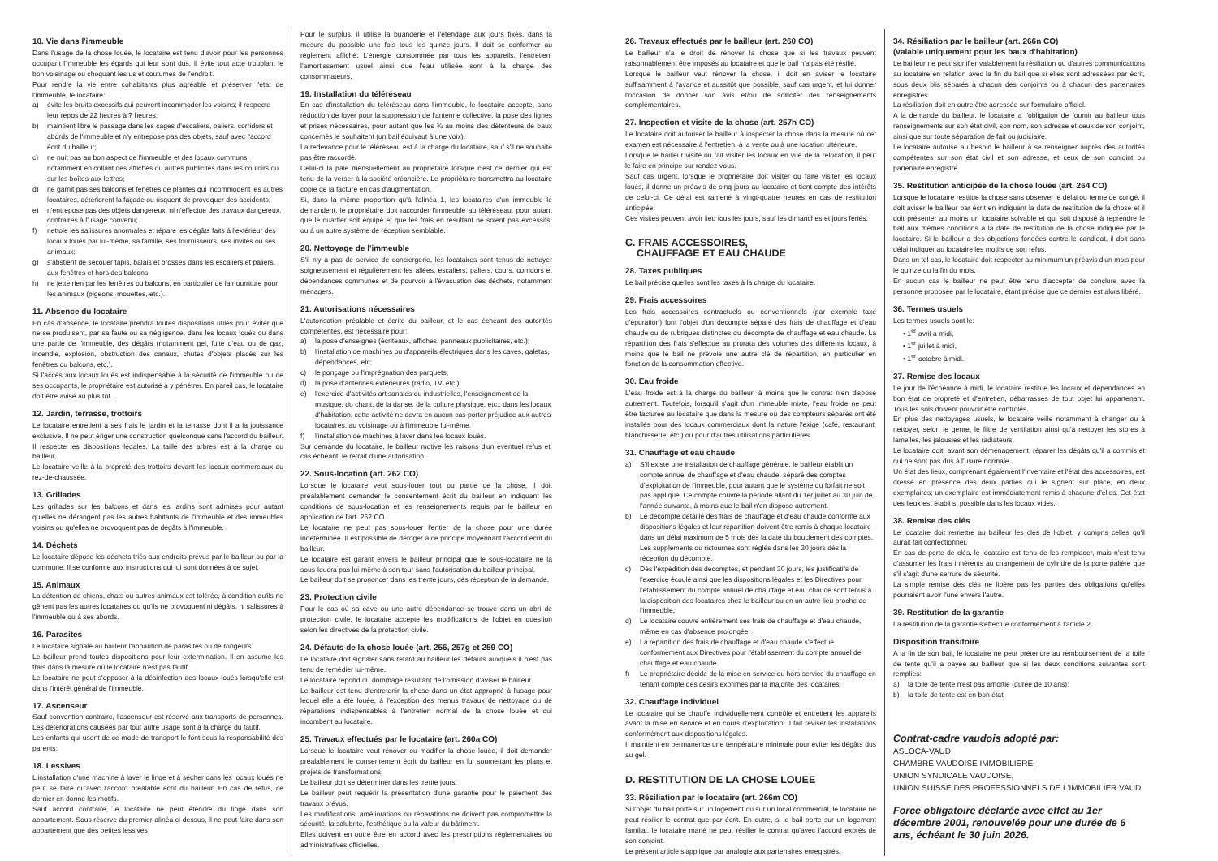10. Vie dans l'immeuble
Dans l'usage de la chose louée, le locataire est tenu d'avoir pour les personnes occupant l'immeuble les égards qui leur sont dus. Il évite tout acte troublant le bon voisinage ou choquant les us et coutumes de l'endroit.
Pour rendre la vie entre cohabitants plus agréable et préserver l'état de l'immeuble, le locataire:
a) évite les bruits excessifs qui peuvent incommoder les voisins; il respecte leur repos de 22 heures à 7 heures;
b) maintient libre le passage dans les cages d'escaliers, paliers, corridors et abords de l'immeuble et n'y entrepose pas des objets, sauf avec l'accord écrit du bailleur;
c) ne nuit pas au bon aspect de l'immeuble et des locaux communs, notamment en collant des affiches ou autres publicités dans les couloirs ou sur les boîtes aux lettres;
d) ne garnit pas ses balcons et fenêtres de plantes qui incommodent les autres locataires, détériorent la façade ou risquent de provoquer des accidents;
e) n'entrepose pas des objets dangereux, ni n'effectue des travaux dangereux, contraires à l'usage convenu;
f) nettoie les salissures anormales et répare les dégâts faits à l'extérieur des locaux loués par lui-même, sa famille, ses fournisseurs, ses invités ou ses animaux;
g) s'abstient de secouer tapis, balais et brosses dans les escaliers et paliers, aux fenêtres et hors des balcons;
h) ne jette rien par les fenêtres ou balcons, en particulier de la nourriture pour les animaux (pigeons, mouettes, etc.).
11. Absence du locataire
En cas d'absence, le locataire prendra toutes dispositions utiles pour éviter que ne se produisent, par sa faute ou sa négligence, dans les locaux loués ou dans une partie de l'immeuble, des dégâts (notamment gel, fuite d'eau ou de gaz, incendie, explosion, obstruction des canaux, chutes d'objets placés sur les fenêtres ou balcons, etc.).
Si l'accès aux locaux loués est indispensable à la sécurité de l'immeuble ou de ses occupants, le propriétaire est autorisé à y pénétrer. En pareil cas, le locataire doit être avisé au plus tôt.
12. Jardin, terrasse, trottoirs
Le locataire entretient à ses frais le jardin et la terrasse dont il a la jouissance exclusive. Il ne peut ériger une construction quelconque sans l'accord du bailleur. Il respecte les dispositions légales. La taille des arbres est à la charge du bailleur.
Le locataire veille à la propreté des trottoirs devant les locaux commerciaux du rez-de-chaussée.
13. Grillades
Les grillades sur les balcons et dans les jardins sont admises pour autant qu'elles ne dérangent pas les autres habitants de l'immeuble et des immeubles voisins ou qu'elles ne provoquent pas de dégâts à l'immeuble.
14. Déchets
Le locataire dépose les déchets triés aux endroits prévus par le bailleur ou par la commune. Il se conforme aux instructions qui lui sont données à ce sujet.
15. Animaux
La détention de chiens, chats ou autres animaux est tolérée, à condition qu'ils ne gênent pas les autres locataires ou qu'ils ne provoquent ni dégâts, ni salissures à l'immeuble ou à ses abords.
16. Parasites
Le locataire signale au bailleur l'apparition de parasites ou de rongeurs.
Le bailleur prend toutes dispositions pour leur extermination. Il en assume les frais dans la mesure où le locataire n'est pas fautif.
Le locataire ne peut s'opposer à la désinfection des locaux loués lorsqu'elle est dans l'intérêt général de l'immeuble.
17. Ascenseur
Sauf convention contraire, l'ascenseur est réservé aux transports de personnes. Les détériorations causées par tout autre usage sont à la charge du fautif.
Les enfants qui usent de ce mode de transport le font sous la responsabilité des parents.
18. Lessives
L'installation d'une machine à laver le linge et à sécher dans les locaux loués ne peut se faire qu'avec l'accord préalable écrit du bailleur. En cas de refus, ce dernier en donne les motifs.
Sauf accord contraire, le locataire ne peut étendre du linge dans son appartement. Sous réserve du premier alinéa ci-dessus, il ne peut faire dans son appartement que des petites lessives.
Pour le surplus, il utilise la buanderie et l'étendage aux jours fixés, dans la mesure du possible une fois tous les quinze jours. Il doit se conformer au règlement affiché. L'énergie consommée par tous les appareils, l'entretien, l'amortissement usuel ainsi que l'eau utilisée sont à la charge des consommateurs.
19. Installation du téléréseau
En cas d'installation du téléréseau dans l'immeuble, le locataire accepte, sans réduction de loyer pour la suppression de l'antenne collective, la pose des lignes et prises nécessaires, pour autant que les ¾ au moins des détenteurs de baux concernés le souhaitent (un bail équivaut à une voix).
La redevance pour le téléréseau est à la charge du locataire, sauf s'il ne souhaite pas être raccordé.
Celui-ci la paie mensuellement au propriétaire lorsque c'est ce dernier qui est tenu de la verser à la société créancière. Le propriétaire transmettra au locataire copie de la facture en cas d'augmentation.
Si, dans la même proportion qu'à l'alinéa 1, les locataires d'un immeuble le demandent, le propriétaire doit raccorder l'immeuble au téléréseau, pour autant que le quartier soit équipé et que les frais en résultant ne soient pas excessifs, ou à un autre système de réception semblable.
20. Nettoyage de l'immeuble
S'il n'y a pas de service de conciergerie, les locataires sont tenus de nettoyer soigneusement et régulièrement les allées, escaliers, paliers, cours, corridors et dépendances communes et de pourvoir à l'évacuation des déchets, notamment ménagers.
21. Autorisations nécessaires
L'autorisation préalable et écrite du bailleur, et le cas échéant des autorités compétentes, est nécessaire pour:
a) la pose d'enseignes (écriteaux, affiches, panneaux publicitaires, etc.);
b) l'installation de machines ou d'appareils électriques dans les caves, galetas, dépendances, etc;
c) le ponçage ou l'imprégnation des parquets;
d) la pose d'antennes extérieures (radio, TV, etc.);
e) l'exercice d'activités artisanales ou industrielles, l'enseignement de la musique, du chant, de la danse, de la culture physique, etc., dans les locaux d'habitation; cette activité ne devra en aucun cas porter préjudice aux autres locataires, au voisinage ou à l'immeuble lui-même;
f) l'installation de machines à laver dans les locaux loués.
Sur demande du locataire, le bailleur motive les raisons d'un éventuel refus et, cas échéant, le retrait d'une autorisation.
22. Sous-location (art. 262 CO)
Lorsque le locataire veut sous-louer tout ou partie de la chose, il doit préalablement demander le consentement écrit du bailleur en indiquant les conditions de sous-location et les renseignements requis par le bailleur en application de l'art. 262 CO.
Le locataire ne peut pas sous-louer l'entier de la chose pour une durée indéterminée. Il est possible de déroger à ce principe moyennant l'accord écrit du bailleur.
Le locataire est garant envers le bailleur principal que le sous-locataire ne la sous-louera pas lui-même à son tour sans l'autorisation du bailleur principal.
Le bailleur doit se prononcer dans les trente jours, dès réception de la demande.
23. Protection civile
Pour le cas où sa cave ou une autre dépendance se trouve dans un abri de protection civile, le locataire accepte les modifications de l'objet en question selon les directives de la protection civile.
24. Défauts de la chose louée (art. 256, 257g et 259 CO)
Le locataire doit signaler sans retard au bailleur les défauts auxquels il n'est pas tenu de remédier lui-même.
Le locataire répond du dommage résultant de l'omission d'aviser le bailleur.
Le bailleur est tenu d'entretenir la chose dans un état approprié à l'usage pour lequel elle a été louée, à l'exception des menus travaux de nettoyage ou de réparations indispensables à l'entretien normal de la chose louée et qui incombent au locataire.
25. Travaux effectués par le locataire (art. 260a CO)
Lorsque le locataire veut rénover ou modifier la chose louée, il doit demander préalablement le consentement écrit du bailleur en lui soumettant les plans et projets de transformations.
Le bailleur doit se déterminer dans les trente jours.
Le bailleur peut requérir la présentation d'une garantie pour le paiement des travaux prévus.
Les modifications, améliorations ou réparations ne doivent pas compromettre la sécurité, la salubrité, l'esthétique ou la valeur du bâtiment.
Elles doivent en outre être en accord avec les prescriptions réglementaires ou administratives officielles.
26. Travaux effectués par le bailleur (art. 260 CO)
Le bailleur n'a le droit de rénover la chose que si les travaux peuvent raisonnablement être imposés au locataire et que le bail n'a pas été résilié.
Lorsque le bailleur veut rénover la chose, il doit en aviser le locataire suffisamment à l'avance et aussitôt que possible, sauf cas urgent, et lui donner l'occasion de donner son avis et/ou de solliciter des renseignements complémentaires.
27. Inspection et visite de la chose (art. 257h CO)
Le locataire doit autoriser le bailleur à inspecter la chose dans la mesure où cet examen est nécessaire à l'entretien, à la vente ou à une location ultérieure.
Lorsque le bailleur visite ou fait visiter les locaux en vue de la relocation, il peut le faire en principe sur rendez-vous.
Sauf cas urgent, lorsque le propriétaire doit visiter ou faire visiter les locaux loués, il donne un préavis de cinq jours au locataire et tient compte des intérêts de celui-ci. Ce délai est ramené à vingt-quatre heures en cas de restitution anticipée.
Ces visites peuvent avoir lieu tous les jours, sauf les dimanches et jours fériés.
C. FRAIS ACCESSOIRES,
CHAUFFAGE ET EAU CHAUDE
28. Taxes publiques
Le bail précise quelles sont les taxes à la charge du locataire.
29. Frais accessoires
Les frais accessoires contractuels ou conventionnels (par exemple taxe d'épuration) font l'objet d'un décompte séparé des frais de chauffage et d'eau chaude ou de rubriques distinctes du décompte de chauffage et eau chaude. La répartition des frais s'effectue au prorata des volumes des différents locaux, à moins que le bail ne prévoie une autre clé de répartition, en particulier en fonction de la consommation effective.
30. Eau froide
L'eau froide est à la charge du bailleur, à moins que le contrat n'en dispose autrement. Toutefois, lorsqu'il s'agit d'un immeuble mixte, l'eau froide ne peut être facturée au locataire que dans la mesure où des compteurs séparés ont été installés pour des locaux commerciaux dont la nature l'exige (café, restaurant, blanchisserie, etc.) ou pour d'autres utilisations particulières.
31. Chauffage et eau chaude
a) S'il existe une installation de chauffage générale, le bailleur établit un compte annuel de chauffage et d'eau chaude, séparé des comptes d'exploitation de l'immeuble, pour autant que le système du forfait ne soit pas appliqué. Ce compte couvre la période allant du 1er juillet au 30 juin de l'année suivante, à moins que le bail n'en dispose autrement.
b) Le décompte détaillé des frais de chauffage et d'eau chaude conforme aux dispositions légales et leur répartition doivent être remis à chaque locataire dans un délai maximum de 5 mois dès la date du bouclement des comptes. Les suppléments ou ristournes sont réglés dans les 30 jours dès la réception du décompte.
c) Dès l'expédition des décomptes, et pendant 30 jours, les justificatifs de l'exercice écoulé ainsi que les dispositions légales et les Directives pour l'établissement du compte annuel de chauffage et eau chaude sont tenus à la disposition des locataires chez le bailleur ou en un autre lieu proche de l'immeuble.
d) Le locataire couvre entièrement ses frais de chauffage et d'eau chaude, même en cas d'absence prolongée.
e) La répartition des frais de chauffage et d'eau chaude s'effectue conformément aux Directives pour l'établissement du compte annuel de chauffage et eau chaude
f) Le propriétaire décide de la mise en service ou hors service du chauffage en tenant compte des désirs exprimés par la majorité des locataires.
32. Chauffage individuel
Le locataire qui se chauffe individuellement contrôle et entretient les appareils avant la mise en service et en cours d'exploitation. Il fait réviser les installations conformément aux dispositions légales.
Il maintient en permanence une température minimale pour éviter les dégâts dus au gel.
D. RESTITUTION DE LA CHOSE LOUEE
33. Résiliation par le locataire (art. 266m CO)
Si l'objet du bail porte sur un logement ou sur un local commercial, le locataire ne peut résilier le contrat que par écrit. En outre, si le bail porte sur un logement familial, le locataire marié ne peut résilier le contrat qu'avec l'accord exprès de son conjoint.
Le présent article s'applique par analogie aux partenaires enregistrés.
34. Résiliation par le bailleur (art. 266n CO)
(valable uniquement pour les baux d'habitation)
Le bailleur ne peut signifier valablement la résiliation ou d'autres communications au locataire en relation avec la fin du bail que si elles sont adressées par écrit, sous deux plis séparés à chacun des conjoints ou à chacun des partenaires enregistrés.
La résiliation doit en outre être adressée sur formulaire officiel.
A la demande du bailleur, le locataire a l'obligation de fournir au bailleur tous renseignements sur son état civil, son nom, son adresse et ceux de son conjoint, ainsi que sur toute séparation de fait ou judiciaire.
Le locataire autorise au besoin le bailleur à se renseigner auprès des autorités compétentes sur son état civil et son adresse, et ceux de son conjoint ou partenaire enregistré.
35. Restitution anticipée de la chose louée (art. 264 CO)
Lorsque le locataire restitue la chose sans observer le délai ou terme de congé, il doit aviser le bailleur par écrit en indiquant la date de restitution de la chose et il doit présenter au moins un locataire solvable et qui soit disposé à reprendre le bail aux mêmes conditions à la date de restitution de la chose indiquée par le locataire. Si le bailleur a des objections fondées contre le candidat, il doit sans délai indiquer au locataire les motifs de son refus.
Dans un tel cas, le locataire doit respecter au minimum un préavis d'un mois pour le quinze ou la fin du mois.
En aucun cas le bailleur ne peut être tenu d'accepter de conclure avec la personne proposée par le locataire, étant précisé que ce dernier est alors libéré.
36. Termes usuels
Les termes usuels sont le:
• 1<sup>er</sup> avril à midi,
• 1<sup>er</sup> juillet à midi,
• 1<sup>er</sup> octobre à midi.
37. Remise des locaux
Le jour de l'échéance à midi, le locataire restitue les locaux et dépendances en bon état de propreté et d'entretien, débarrassés de tout objet lui appartenant. Tous les sols doivent pouvoir être contrôlés.
En plus des nettoyages usuels, le locataire veille notamment à changer ou à nettoyer, selon le genre, le filtre de ventilation ainsi qu'à nettoyer les stores à lamelles, les jalousies et les radiateurs.
Le locataire doit, avant son déménagement, réparer les dégâts qu'il a commis et qui ne sont pas dus à l'usure normale.
Un état des lieux, comprenant également l'inventaire et l'état des accessoires, est dressé en présence des deux parties qui le signent sur place, en deux exemplaires; un exemplaire est immédiatement remis à chacune d'elles. Cet état des lieux est établi si possible dans les locaux vides.
38. Remise des clés
Le locataire doit remettre au bailleur les clés de l'objet, y compris celles qu'il aurait fait confectionner.
En cas de perte de clés, le locataire est tenu de les remplacer, mais n'est tenu d'assumer les frais inhérents au changement de cylindre de la porte palière que s'il s'agit d'une serrure de sécurité.
La simple remise des clés ne libère pas les parties des obligations qu'elles pourraient avoir l'une envers l'autre.
39. Restitution de la garantie
La restitution de la garantie s'effectue conformément à l'article 2.
Disposition transitoire
A la fin de son bail, le locataire ne peut prétendre au remboursement de la toile de tente qu'il a payée au bailleur que si les deux conditions suivantes sont remplies:
a) la toile de tente n'est pas amortie (durée de 10 ans);
b) la toile de tente est en bon état.
Contrat-cadre vaudois adopté par:
ASLOCA-VAUD,
CHAMBRE VAUDOISE IMMOBILIERE,
UNION SYNDICALE VAUDOISE,
UNION SUISSE DES PROFESSIONNELS DE L'IMMOBILIER VAUD
Force obligatoire déclarée avec effet au 1er décembre 2001, renouvelée pour une durée de 6 ans, échéant le 30 juin 2026.